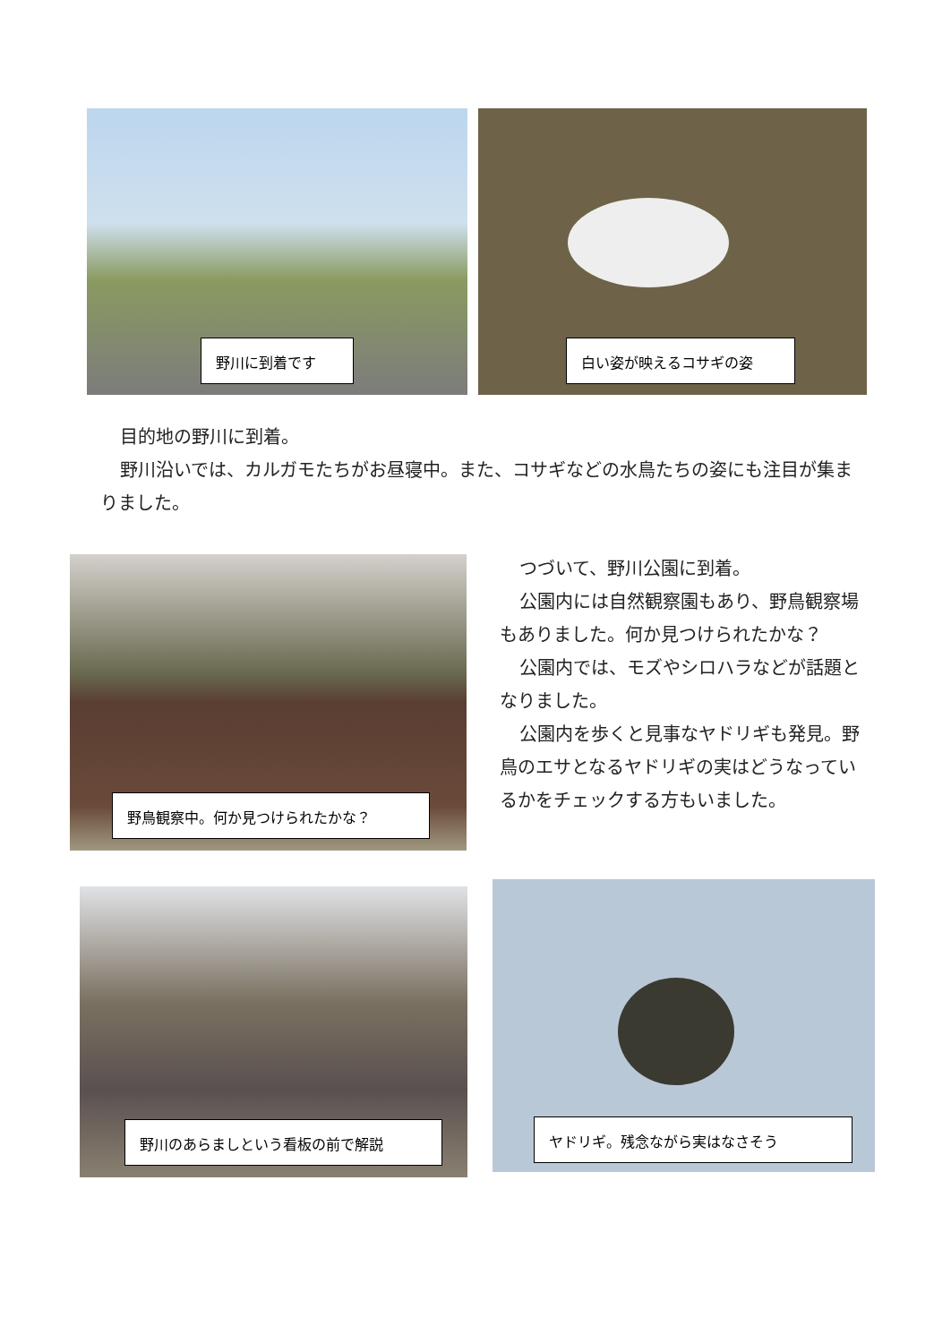野川に到着です 白い姿が映えるコサギの姿
目的地の野川に到着。
野川沿いでは、カルガモたちがお昼寝中。また、コサギなどの水鳥たちの姿にも注目が集まりました。
野鳥観察中。何か見つけられたかな？
つづいて、野川公園に到着。
公園内には自然観察園もあり、野鳥観察場もありました。何か見つけられたかな？
公園内では、モズやシロハラなどが話題となりました。
公園内を歩くと見事なヤドリギも発見。野鳥のエサとなるヤドリギの実はどうなっているかをチェックする方もいました。
野川のあらましという看板の前で解説 ヤドリギ。残念ながら実はなさそう